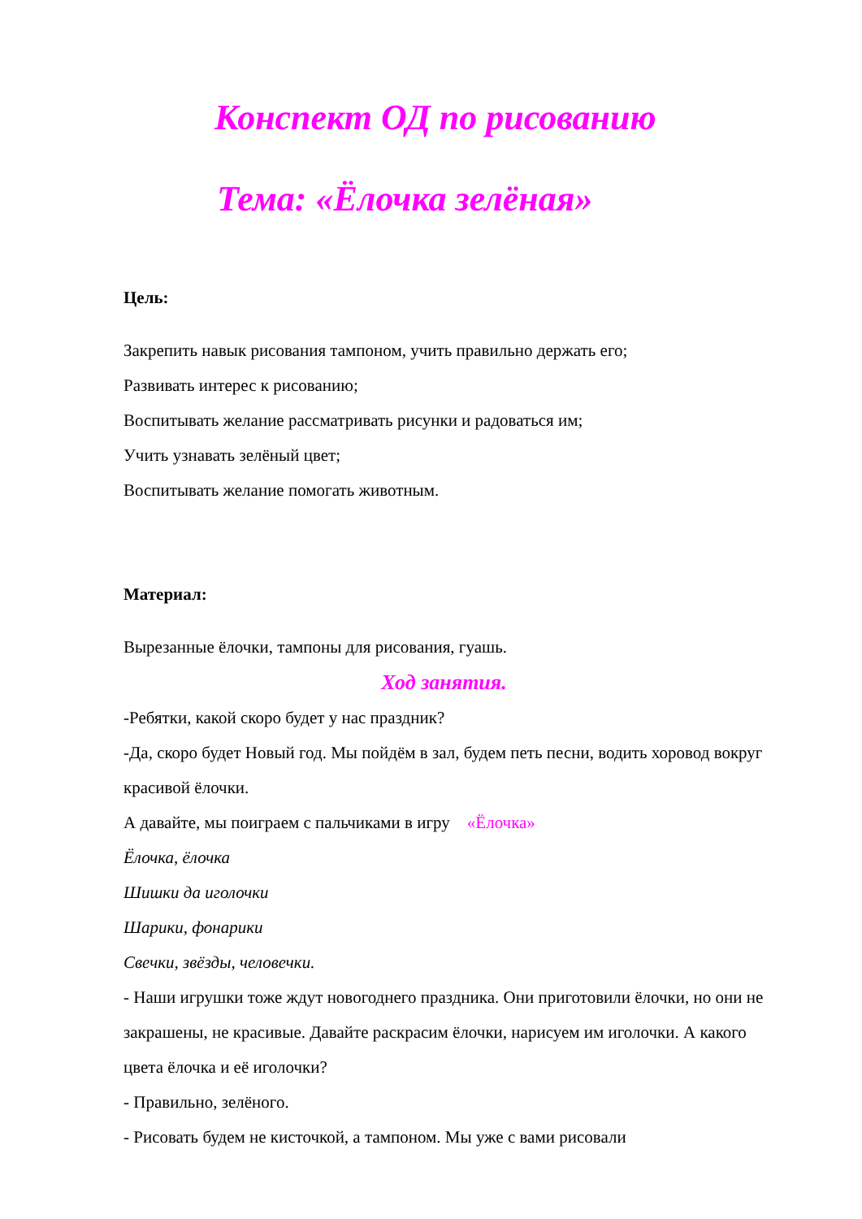Конспект ОД по рисованию
Тема: «Ёлочка зелёная»
Цель:
Закрепить навык рисования тампоном, учить правильно держать его;
Развивать интерес к рисованию;
Воспитывать желание рассматривать рисунки и радоваться им;
Учить узнавать зелёный цвет;
Воспитывать желание помогать животным.
Материал:
Вырезанные ёлочки, тампоны для рисования, гуашь.
Ход занятия.
-Ребятки, какой скоро будет у нас праздник?
-Да, скоро будет Новый год. Мы пойдём в зал, будем петь песни, водить хоровод вокруг красивой ёлочки.
А давайте, мы поиграем с пальчиками в игру «Ёлочка»
Ёлочка, ёлочка
Шишки да иголочки
Шарики, фонарики
Свечки, звёзды, человечки.
- Наши игрушки тоже ждут новогоднего праздника. Они приготовили ёлочки, но они не закрашены, не красивые. Давайте раскрасим ёлочки, нарисуем им иголочки. А какого цвета ёлочка и её иголочки?
- Правильно, зелёного.
- Рисовать будем не кисточкой, а тампоном. Мы уже с вами рисовали